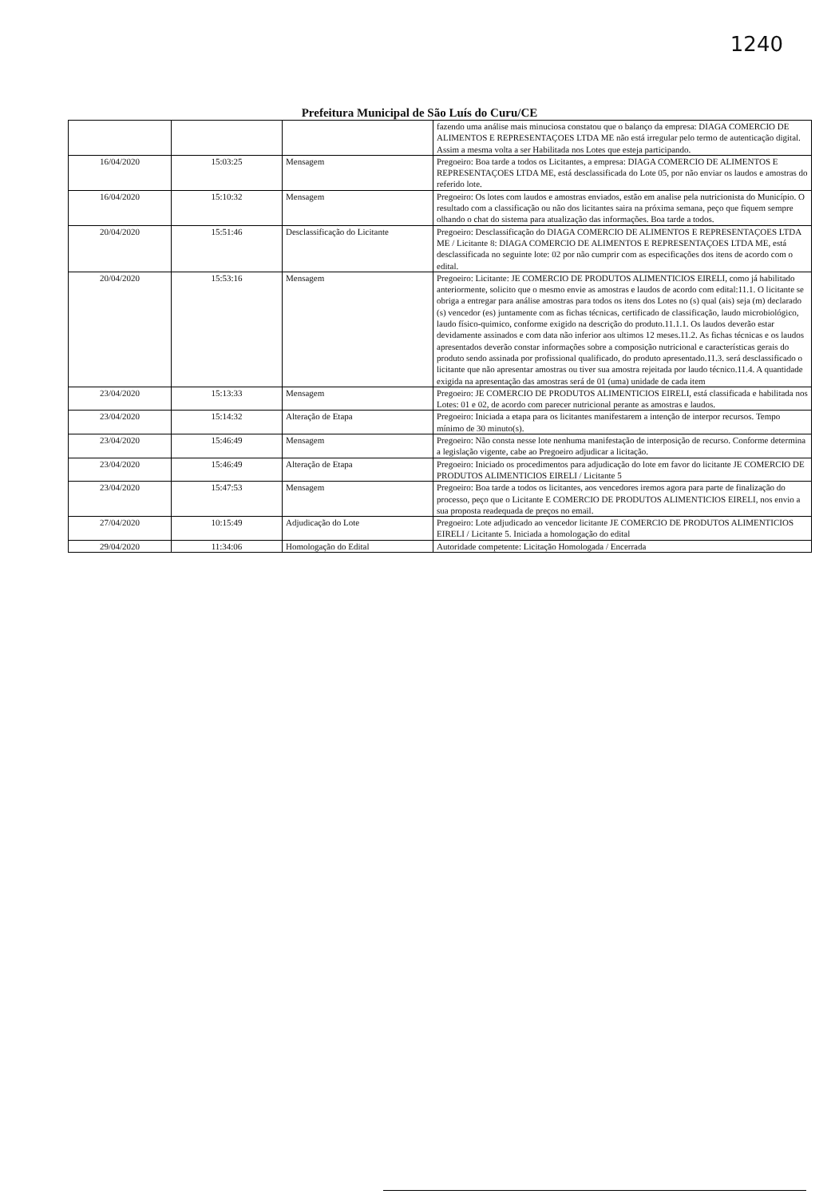1240
Prefeitura Municipal de São Luís do Curu/CE
| | | | fazendo uma análise mais minuciosa constatou que o balanço da empresa: DIAGA COMERCIO DE ALIMENTOS E REPRESENTAÇOES LTDA ME não está irregular pelo termo de autenticação digital. Assim a mesma volta a ser Habilitada nos Lotes que esteja participando. |
| 16/04/2020 | 15:03:25 | Mensagem | Pregoeiro: Boa tarde a todos os Licitantes, a empresa: DIAGA COMERCIO DE ALIMENTOS E REPRESENTAÇOES LTDA ME, está desclassificada do Lote 05, por não enviar os laudos e amostras do referido lote. |
| 16/04/2020 | 15:10:32 | Mensagem | Pregoeiro: Os lotes com laudos e amostras enviados, estão em analise pela nutricionista do Município. O resultado com a classificação ou não dos licitantes saira na próxima semana, peço que fiquem sempre olhando o chat do sistema para atualização das informações. Boa tarde a todos. |
| 20/04/2020 | 15:51:46 | Desclassificação do Licitante | Pregoeiro: Desclassificação do DIAGA COMERCIO DE ALIMENTOS E REPRESENTAÇOES LTDA ME / Licitante 8: DIAGA COMERCIO DE ALIMENTOS E REPRESENTAÇOES LTDA ME, está desclassificada no seguinte lote: 02 por não cumprir com as especificações dos itens de acordo com o edital. |
| 20/04/2020 | 15:53:16 | Mensagem | Pregoeiro: Licitante: JE COMERCIO DE PRODUTOS ALIMENTICIOS EIRELI, como já habilitado anteriormente, solicito que o mesmo envie as amostras e laudos de acordo com edital:11.1. O licitante se obriga a entregar para análise amostras para todos os itens dos Lotes no (s) qual (ais) seja (m) declarado (s) vencedor (es) juntamente com as fichas técnicas, certificado de classificação, laudo microbiológico, laudo físico-quimico, conforme exigido na descrição do produto.11.1.1. Os laudos deverão estar devidamente assinados e com data não inferior aos ultimos 12 meses.11.2. As fichas técnicas e os laudos apresentados deverão constar informações sobre a composição nutricional e características gerais do produto sendo assinada por profissional qualificado, do produto apresentado.11.3. será desclassificado o licitante que não apresentar amostras ou tiver sua amostra rejeitada por laudo técnico.11.4. A quantidade exigida na apresentação das amostras será de 01 (uma) unidade de cada item |
| 23/04/2020 | 15:13:33 | Mensagem | Pregoeiro: JE COMERCIO DE PRODUTOS ALIMENTICIOS EIRELI, está classificada e habilitada nos Lotes: 01 e 02, de acordo com parecer nutricional perante as amostras e laudos. |
| 23/04/2020 | 15:14:32 | Alteração de Etapa | Pregoeiro: Iniciada a etapa para os licitantes manifestarem a intenção de interpor recursos. Tempo mínimo de 30 minuto(s). |
| 23/04/2020 | 15:46:49 | Mensagem | Pregoeiro: Não consta nesse lote nenhuma manifestação de interposição de recurso. Conforme determina a legislação vigente, cabe ao Pregoeiro adjudicar a licitação. |
| 23/04/2020 | 15:46:49 | Alteração de Etapa | Pregoeiro: Iniciado os procedimentos para adjudicação do lote em favor do licitante JE COMERCIO DE PRODUTOS ALIMENTICIOS EIRELI / Licitante 5 |
| 23/04/2020 | 15:47:53 | Mensagem | Pregoeiro: Boa tarde a todos os licitantes, aos vencedores iremos agora para parte de finalização do processo, peço que o Licitante E COMERCIO DE PRODUTOS ALIMENTICIOS EIRELI, nos envio a sua proposta readequada de preços no email. |
| 27/04/2020 | 10:15:49 | Adjudicação do Lote | Pregoeiro: Lote adjudicado ao vencedor licitante JE COMERCIO DE PRODUTOS ALIMENTICIOS EIRELI / Licitante 5. Iniciada a homologação do edital |
| 29/04/2020 | 11:34:06 | Homologação do Edital | Autoridade competente: Licitação Homologada / Encerrada |